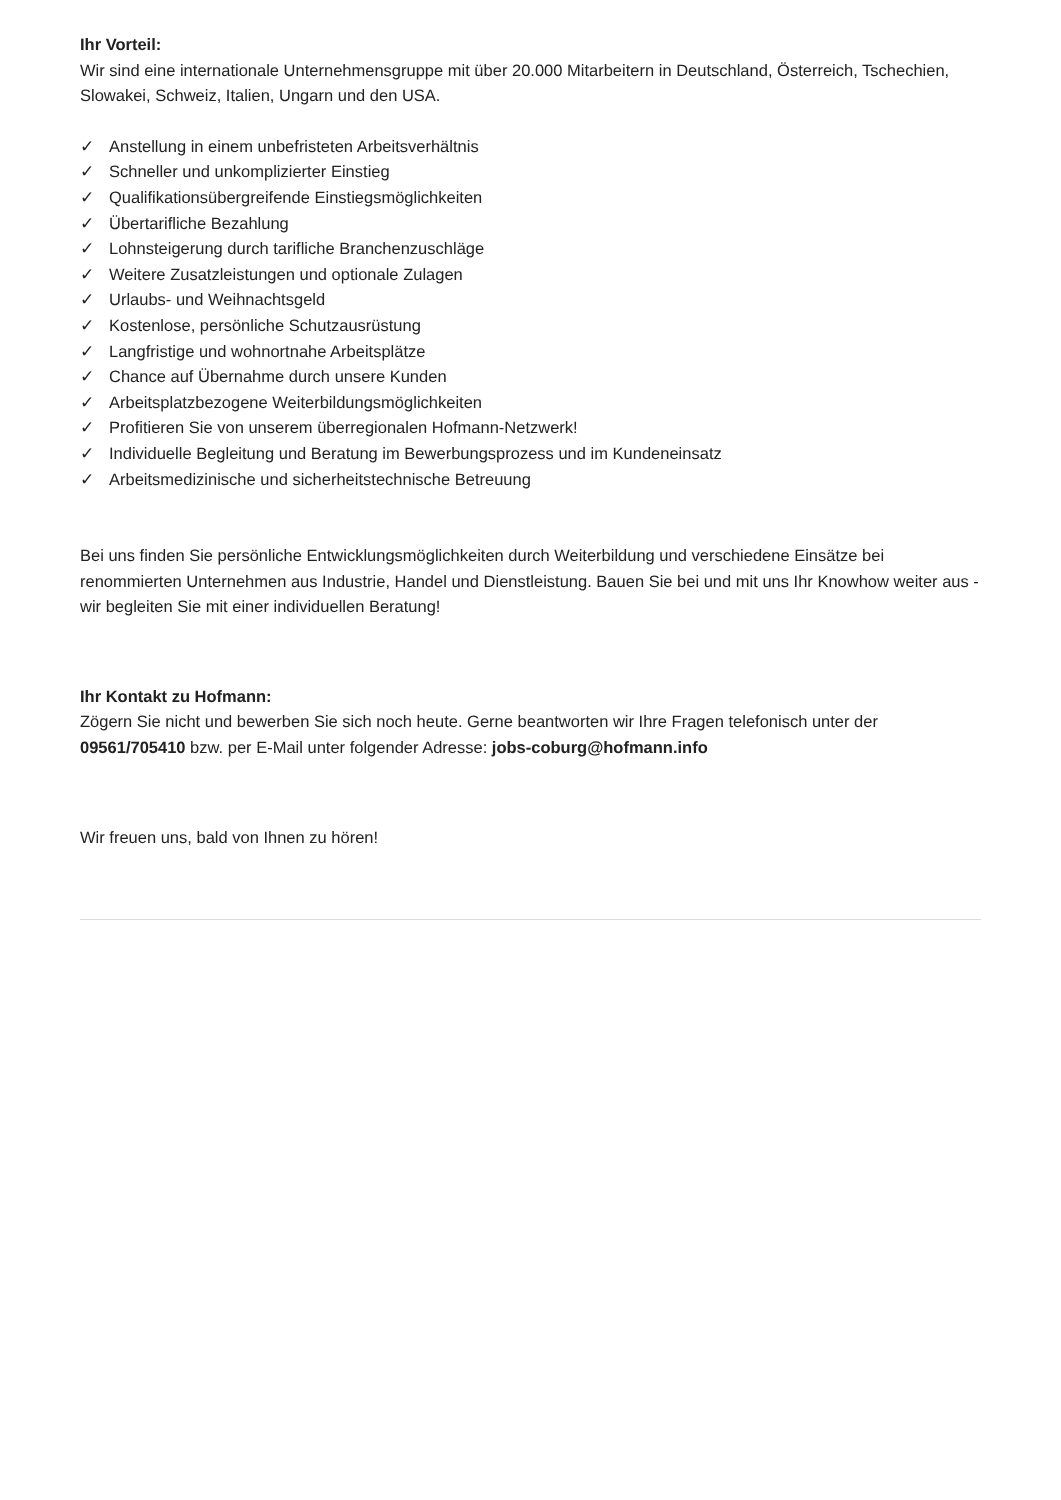Ihr Vorteil:
Wir sind eine internationale Unternehmensgruppe mit über 20.000 Mitarbeitern in Deutschland, Österreich, Tschechien, Slowakei, Schweiz, Italien, Ungarn und den USA.
✓ Anstellung in einem unbefristeten Arbeitsverhältnis
✓ Schneller und unkomplizierter Einstieg
✓ Qualifikationsübergreifende Einstiegsmöglichkeiten
✓ Übertarifliche Bezahlung
✓ Lohnsteigerung durch tarifliche Branchenzuschläge
✓ Weitere Zusatzleistungen und optionale Zulagen
✓ Urlaubs- und Weihnachtsgeld
✓ Kostenlose, persönliche Schutzausrüstung
✓ Langfristige und wohnortnahe Arbeitsplätze
✓ Chance auf Übernahme durch unsere Kunden
✓ Arbeitsplatzbezogene Weiterbildungsmöglichkeiten
✓ Profitieren Sie von unserem überregionalen Hofmann-Netzwerk!
✓ Individuelle Begleitung und Beratung im Bewerbungsprozess und im Kundeneinsatz
✓ Arbeitsmedizinische und sicherheitstechnische Betreuung
Bei uns finden Sie persönliche Entwicklungsmöglichkeiten durch Weiterbildung und verschiedene Einsätze bei renommierten Unternehmen aus Industrie, Handel und Dienstleistung. Bauen Sie bei und mit uns Ihr Knowhow weiter aus - wir begleiten Sie mit einer individuellen Beratung!
Ihr Kontakt zu Hofmann:
Zögern Sie nicht und bewerben Sie sich noch heute. Gerne beantworten wir Ihre Fragen telefonisch unter der 09561/705410 bzw. per E-Mail unter folgender Adresse: jobs-coburg@hofmann.info
Wir freuen uns, bald von Ihnen zu hören!